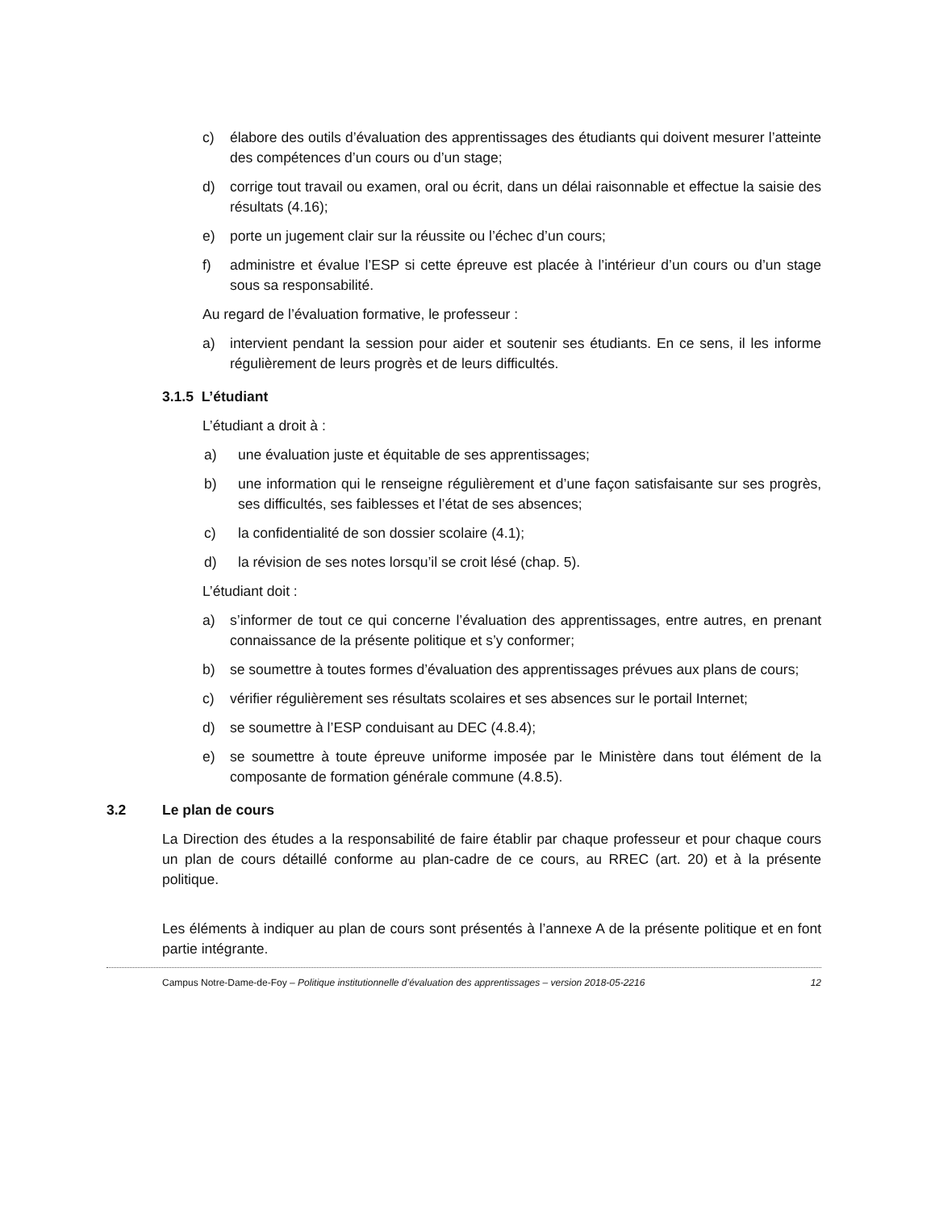c) élabore des outils d’évaluation des apprentissages des étudiants qui doivent mesurer l’atteinte des compétences d’un cours ou d’un stage;
d) corrige tout travail ou examen, oral ou écrit, dans un délai raisonnable et effectue la saisie des résultats (4.16);
e) porte un jugement clair sur la réussite ou l’échec d’un cours;
f) administre et évalue l’ESP si cette épreuve est placée à l’intérieur d’un cours ou d’un stage sous sa responsabilité.
Au regard de l’évaluation formative, le professeur :
a) intervient pendant la session pour aider et soutenir ses étudiants. En ce sens, il les informe régulièrement de leurs progrès et de leurs difficultés.
3.1.5 L’étudiant
L’étudiant a droit à :
a) une évaluation juste et équitable de ses apprentissages;
b) une information qui le renseigne régulièrement et d’une façon satisfaisante sur ses progrès, ses difficultés, ses faiblesses et l’état de ses absences;
c) la confidentialité de son dossier scolaire (4.1);
d) la révision de ses notes lorsqu’il se croit lésé (chap. 5).
L’étudiant doit :
a) s’informer de tout ce qui concerne l’évaluation des apprentissages, entre autres, en prenant connaissance de la présente politique et s’y conformer;
b) se soumettre à toutes formes d’évaluation des apprentissages prévues aux plans de cours;
c) vérifier régulièrement ses résultats scolaires et ses absences sur le portail Internet;
d) se soumettre à l’ESP conduisant au DEC (4.8.4);
e) se soumettre à toute épreuve uniforme imposée par le Ministère dans tout élément de la composante de formation générale commune (4.8.5).
3.2 Le plan de cours
La Direction des études a la responsabilité de faire établir par chaque professeur et pour chaque cours un plan de cours détaillé conforme au plan-cadre de ce cours, au RREC (art. 20) et à la présente politique.
Les éléments à indiquer au plan de cours sont présentés à l’annexe A de la présente politique et en font partie intégrante.
Campus Notre-Dame-de-Foy – Politique institutionnelle d’évaluation des apprentissages – version 2018-05-2216 12